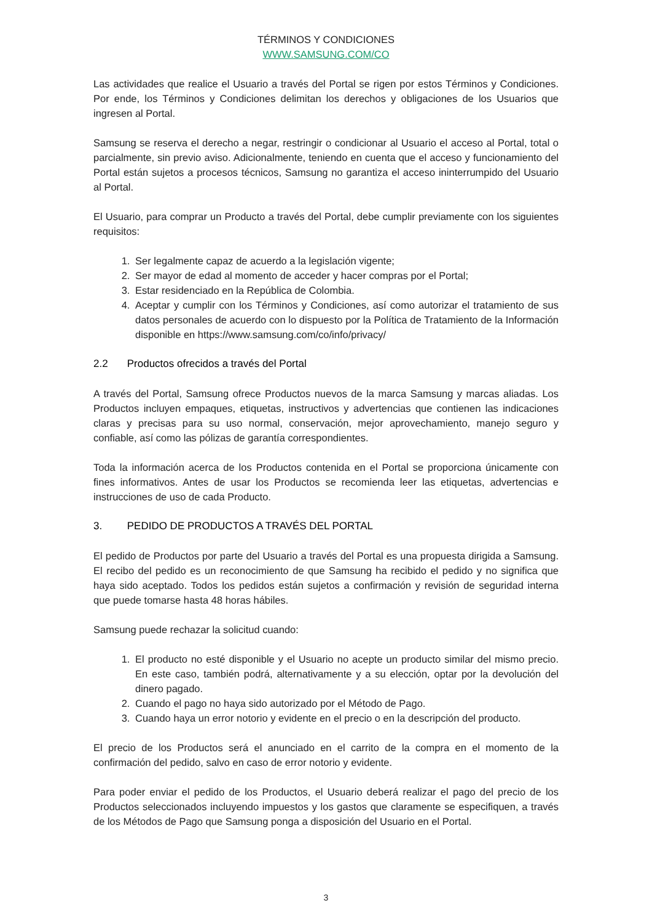TÉRMINOS Y CONDICIONES
WWW.SAMSUNG.COM/CO
Las actividades que realice el Usuario a través del Portal se rigen por estos Términos y Condiciones. Por ende, los Términos y Condiciones delimitan los derechos y obligaciones de los Usuarios que ingresen al Portal.
Samsung se reserva el derecho a negar, restringir o condicionar al Usuario el acceso al Portal, total o parcialmente, sin previo aviso. Adicionalmente, teniendo en cuenta que el acceso y funcionamiento del Portal están sujetos a procesos técnicos, Samsung no garantiza el acceso ininterrumpido del Usuario al Portal.
El Usuario, para comprar un Producto a través del Portal, debe cumplir previamente con los siguientes requisitos:
1. Ser legalmente capaz de acuerdo a la legislación vigente;
2. Ser mayor de edad al momento de acceder y hacer compras por el Portal;
3. Estar residenciado en la República de Colombia.
4. Aceptar y cumplir con los Términos y Condiciones, así como autorizar el tratamiento de sus datos personales de acuerdo con lo dispuesto por la Política de Tratamiento de la Información disponible en https://www.samsung.com/co/info/privacy/
2.2 Productos ofrecidos a través del Portal
A través del Portal, Samsung ofrece Productos nuevos de la marca Samsung y marcas aliadas. Los Productos incluyen empaques, etiquetas, instructivos y advertencias que contienen las indicaciones claras y precisas para su uso normal, conservación, mejor aprovechamiento, manejo seguro y confiable, así como las pólizas de garantía correspondientes.
Toda la información acerca de los Productos contenida en el Portal se proporciona únicamente con fines informativos. Antes de usar los Productos se recomienda leer las etiquetas, advertencias e instrucciones de uso de cada Producto.
3. PEDIDO DE PRODUCTOS A TRAVÉS DEL PORTAL
El pedido de Productos por parte del Usuario a través del Portal es una propuesta dirigida a Samsung. El recibo del pedido es un reconocimiento de que Samsung ha recibido el pedido y no significa que haya sido aceptado. Todos los pedidos están sujetos a confirmación y revisión de seguridad interna que puede tomarse hasta 48 horas hábiles.
Samsung puede rechazar la solicitud cuando:
1. El producto no esté disponible y el Usuario no acepte un producto similar del mismo precio. En este caso, también podrá, alternativamente y a su elección, optar por la devolución del dinero pagado.
2. Cuando el pago no haya sido autorizado por el Método de Pago.
3. Cuando haya un error notorio y evidente en el precio o en la descripción del producto.
El precio de los Productos será el anunciado en el carrito de la compra en el momento de la confirmación del pedido, salvo en caso de error notorio y evidente.
Para poder enviar el pedido de los Productos, el Usuario deberá realizar el pago del precio de los Productos seleccionados incluyendo impuestos y los gastos que claramente se especifiquen, a través de los Métodos de Pago que Samsung ponga a disposición del Usuario en el Portal.
3